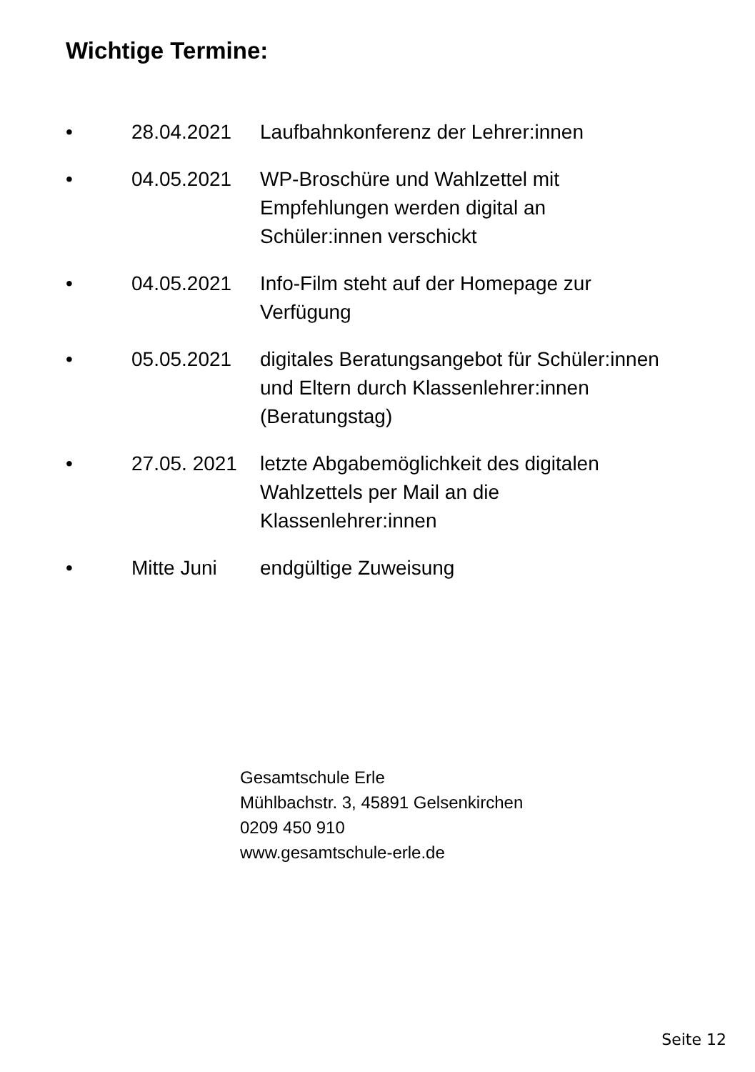Wichtige Termine:
• 28.04.2021 Laufbahnkonferenz der Lehrer:innen
• 04.05.2021 WP-Broschüre und Wahlzettel mit
Empfehlungen werden digital an
Schüler:innen verschickt
• 04.05.2021 Info-Film steht auf der Homepage zur
Verfügung
• 05.05.2021 digitales Beratungsangebot für Schüler:innen
und Eltern durch Klassenlehrer:innen
(Beratungstag)
• 27.05. 2021 letzte Abgabemöglichkeit des digitalen
Wahlzettels per Mail an die
Klassenlehrer:innen
• Mitte Juni endgültige Zuweisung
Gesamtschule Erle
Mühlbachstr. 3, 45891 Gelsenkirchen
0209 450 910
www.gesamtschule-erle.de
Seite 12